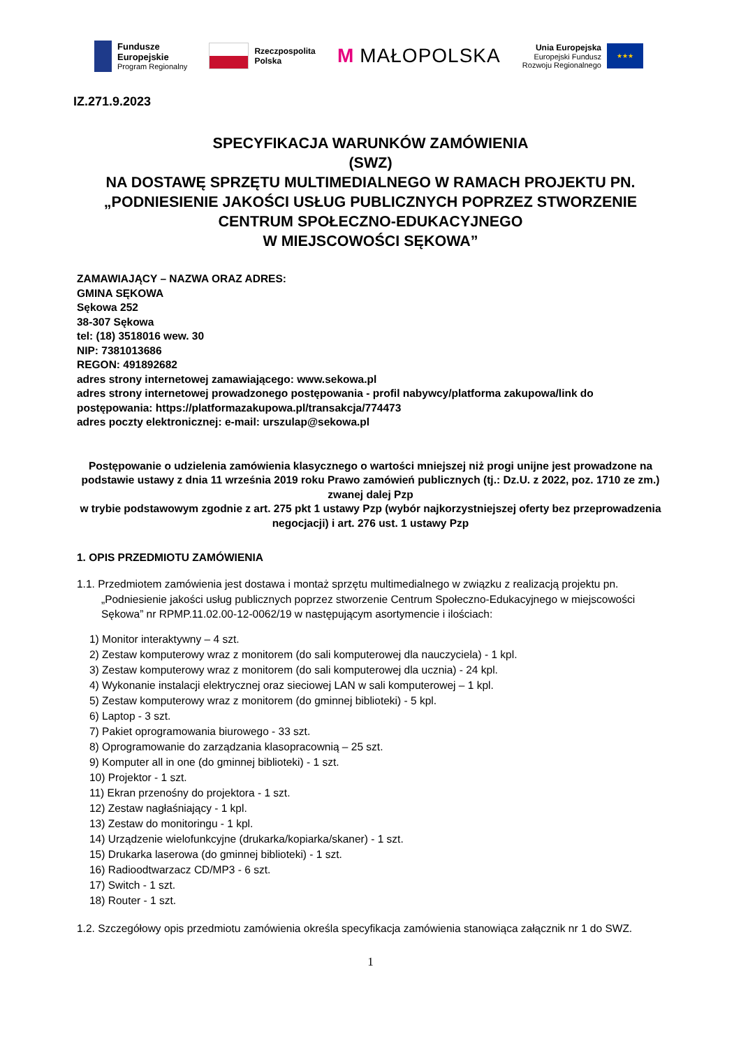Fundusze
Europejskie
Program Regionalny
Rzeczpospolita
Polska
M MAŁOPOLSKA
Unia Europejska
Europejski Fundusz
Rozwoju Regionalnego
★★★
IZ.271.9.2023
SPECYFIKACJA WARUNKÓW ZAMÓWIENIA
(SWZ)
NA DOSTAWĘ SPRZĘTU MULTIMEDIALNEGO W RAMACH PROJEKTU PN. „PODNIESIENIE JAKOŚCI USŁUG PUBLICZNYCH POPRZEZ STWORZENIE CENTRUM SPOŁECZNO-EDUKACYJNEGO
W MIEJSCOWOŚCI SĘKOWA”
ZAMAWIAJĄCY – NAZWA ORAZ ADRES:
GMINA SĘKOWA
Sękowa 252
38-307 Sękowa
tel: (18) 3518016 wew. 30
NIP: 7381013686
REGON: 491892682
adres strony internetowej zamawiającego: www.sekowa.pl
adres strony internetowej prowadzonego postępowania - profil nabywcy/platforma zakupowa/link do postępowania: https://platformazakupowa.pl/transakcja/774473
adres poczty elektronicznej: e-mail: urszulap@sekowa.pl
Postępowanie o udzielenia zamówienia klasycznego o wartości mniejszej niż progi unijne jest prowadzone na podstawie ustawy z dnia 11 września 2019 roku Prawo zamówień publicznych (tj.: Dz.U. z 2022, poz. 1710 ze zm.) zwanej dalej Pzp
w trybie podstawowym zgodnie z art. 275 pkt 1 ustawy Pzp (wybór najkorzystniejszej oferty bez przeprowadzenia negocjacji) i art. 276 ust. 1 ustawy Pzp
1. OPIS PRZEDMIOTU ZAMÓWIENIA
1.1. Przedmiotem zamówienia jest dostawa i montaż sprzętu multimedialnego w związku z realizacją projektu pn. „Podniesienie jakości usług publicznych poprzez stworzenie Centrum Społeczno-Edukacyjnego w miejscowości Sękowa” nr RPMP.11.02.00-12-0062/19 w następującym asortymencie i ilościach:
1) Monitor interaktywny – 4 szt.
2) Zestaw komputerowy wraz z monitorem (do sali komputerowej dla nauczyciela) - 1 kpl.
3) Zestaw komputerowy wraz z monitorem (do sali komputerowej dla ucznia) - 24 kpl.
4) Wykonanie instalacji elektrycznej oraz sieciowej LAN w sali komputerowej – 1 kpl.
5) Zestaw komputerowy wraz z monitorem (do gminnej biblioteki) - 5 kpl.
6) Laptop - 3 szt.
7) Pakiet oprogramowania biurowego - 33 szt.
8) Oprogramowanie do zarządzania klasopracownią – 25 szt.
9) Komputer all in one (do gminnej biblioteki) - 1 szt.
10) Projektor - 1 szt.
11) Ekran przenośny do projektora - 1 szt.
12) Zestaw nagłaśniający - 1 kpl.
13) Zestaw do monitoringu - 1 kpl.
14) Urządzenie wielofunkcyjne (drukarka/kopiarka/skaner) - 1 szt.
15) Drukarka laserowa (do gminnej biblioteki) - 1 szt.
16) Radioodtwarzacz CD/MP3 - 6 szt.
17) Switch - 1 szt.
18) Router - 1 szt.
1.2. Szczegółowy opis przedmiotu zamówienia określa specyfikacja zamówienia stanowiąca załącznik nr 1 do SWZ.
1